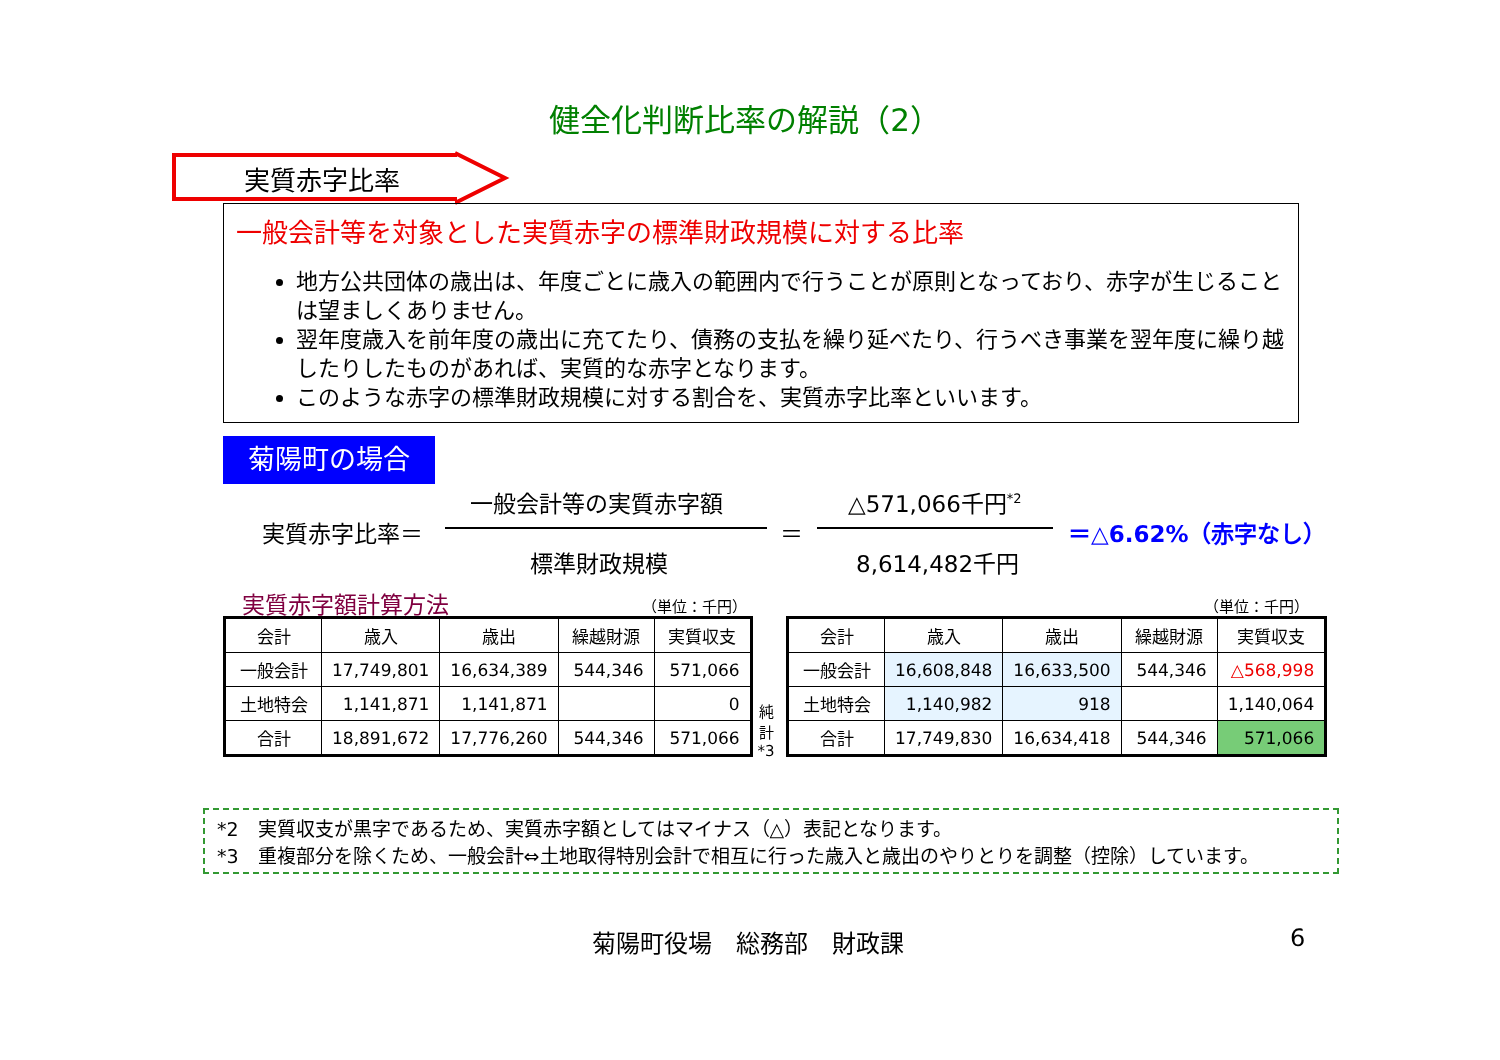健全化判断比率の解説（2）
実質赤字比率
一般会計等を対象とした実質赤字の標準財政規模に対する比率
地方公共団体の歳出は、年度ごとに歳入の範囲内で行うことが原則となっており、赤字が生じることは望ましくありません。
翌年度歳入を前年度の歳出に充てたり、債務の支払を繰り延べたり、行うべき事業を翌年度に繰り越したりしたものがあれば、実質的な赤字となります。
このような赤字の標準財政規模に対する割合を、実質赤字比率といいます。
菊陽町の場合
一般会計等の実質赤字額 △571,066千円<sup>*2</sup>
実質赤字比率＝ ＝ ＝△6.62%（赤字なし）
標準財政規模 8,614,482千円
実質赤字額計算方法 （単位：千円） （単位：千円）
| 会計 | 歳入 | 歳出 | 繰越財源 | 実質収支 |
| 一般会計 | 17,749,801 | 16,634,389 | 544,346 | 571,066 |
| 土地特会 | 1,141,871 | 1,141,871 | | 0 |
| 合計 | 18,891,672 | 17,776,260 | 544,346 | 571,066 |
純 計 *3
| 会計 | 歳入 | 歳出 | 繰越財源 | 実質収支 |
| 一般会計 | 16,608,848 | 16,633,500 | 544,346 | △568,998 |
| 土地特会 | 1,140,982 | 918 | | 1,140,064 |
| 合計 | 17,749,830 | 16,634,418 | 544,346 | 571,066 |
*2　実質収支が黒字であるため、実質赤字額としてはマイナス（△）表記となります。
*3　重複部分を除くため、一般会計⇔土地取得特別会計で相互に行った歳入と歳出のやりとりを調整（控除）しています。
菊陽町役場　総務部　財政課 6